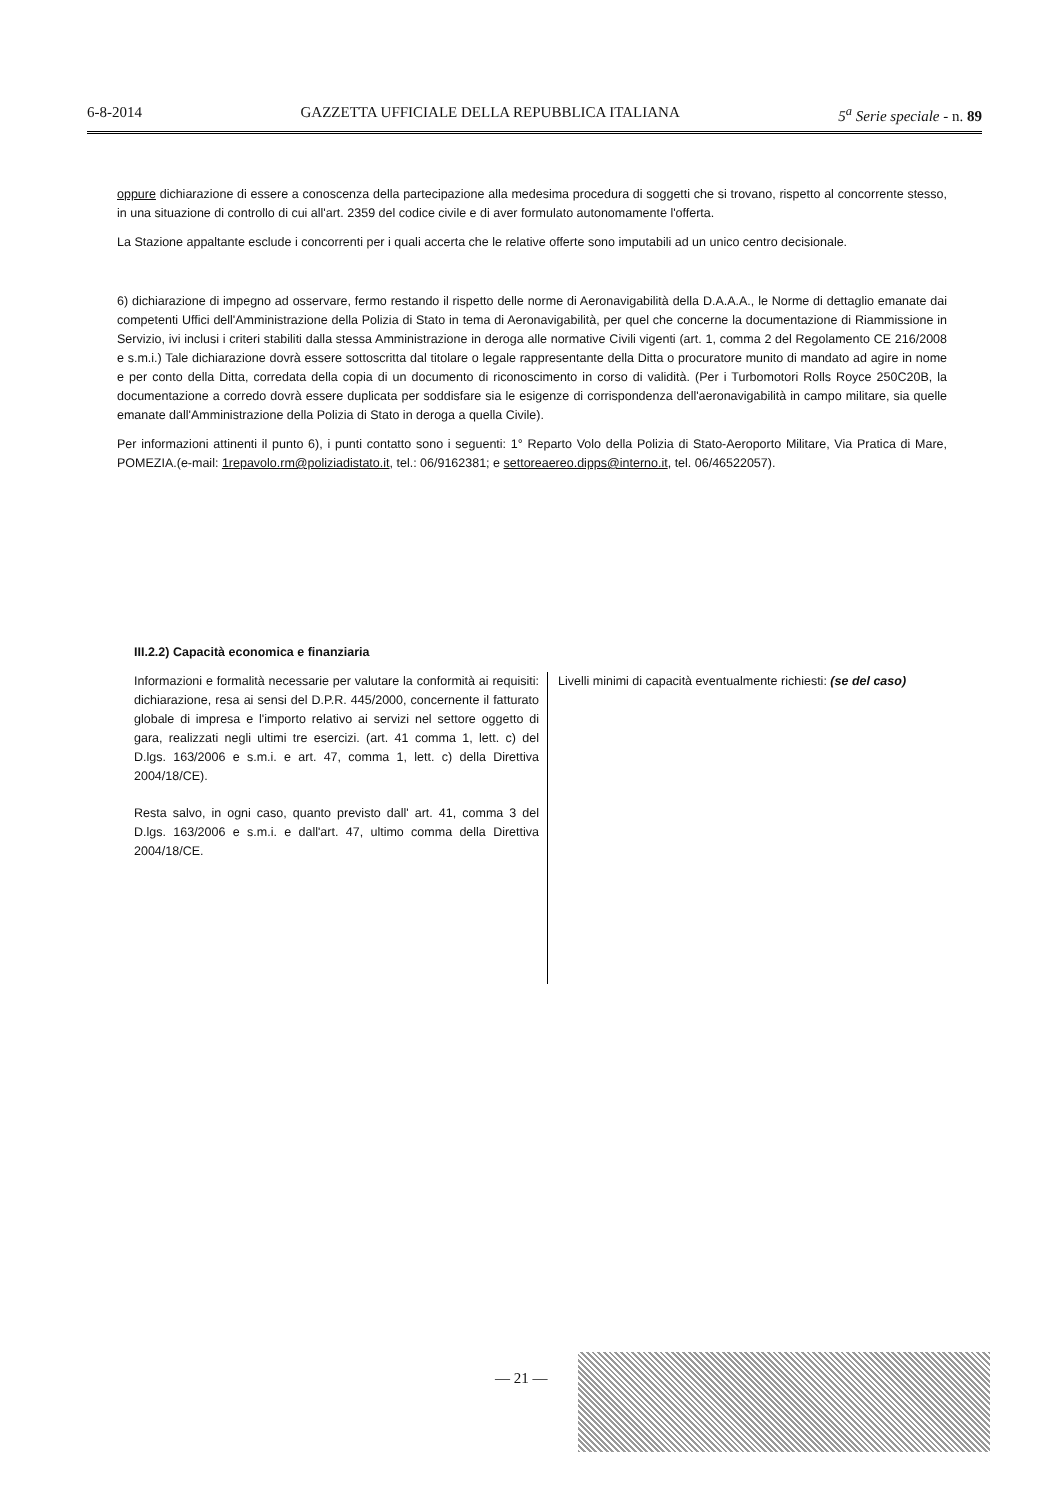6-8-2014 GAZZETTA UFFICIALE DELLA REPUBBLICA ITALIANA 5<sup>a</sup> Serie speciale - n. 89
oppure dichiarazione di essere a conoscenza della partecipazione alla medesima procedura di soggetti che si trovano, rispetto al concorrente stesso, in una situazione di controllo di cui all'art. 2359 del codice civile e di aver formulato autonomamente l'offerta.
La Stazione appaltante esclude i concorrenti per i quali accerta che le relative offerte sono imputabili ad un unico centro decisionale.
6) dichiarazione di impegno ad osservare, fermo restando il rispetto delle norme di Aeronavigabilità della D.A.A.A., le Norme di dettaglio emanate dai competenti Uffici dell'Amministrazione della Polizia di Stato in tema di Aeronavigabilità, per quel che concerne la documentazione di Riammissione in Servizio, ivi inclusi i criteri stabiliti dalla stessa Amministrazione in deroga alle normative Civili vigenti (art. 1, comma 2 del Regolamento CE 216/2008 e s.m.i.) Tale dichiarazione dovrà essere sottoscritta dal titolare o legale rappresentante della Ditta o procuratore munito di mandato ad agire in nome e per conto della Ditta, corredata della copia di un documento di riconoscimento in corso di validità. (Per i Turbomotori Rolls Royce 250C20B, la documentazione a corredo dovrà essere duplicata per soddisfare sia le esigenze di corrispondenza dell'aeronavigabilità in campo militare, sia quelle emanate dall'Amministrazione della Polizia di Stato in deroga a quella Civile).
Per informazioni attinenti il punto 6), i punti contatto sono i seguenti: 1° Reparto Volo della Polizia di Stato-Aeroporto Militare, Via Pratica di Mare, POMEZIA.(e-mail: 1repavolo.rm@poliziadistato.it, tel.: 06/9162381; e settoreaereo.dipps@interno.it, tel. 06/46522057).
III.2.2) Capacità economica e finanziaria
Informazioni e formalità necessarie per valutare la conformità ai requisiti: dichiarazione, resa ai sensi del D.P.R. 445/2000, concernente il fatturato globale di impresa e l'importo relativo ai servizi nel settore oggetto di gara, realizzati negli ultimi tre esercizi. (art. 41 comma 1, lett. c) del D.lgs. 163/2006 e s.m.i. e art. 47, comma 1, lett. c) della Direttiva 2004/18/CE).
Resta salvo, in ogni caso, quanto previsto dall' art. 41, comma 3 del D.lgs. 163/2006 e s.m.i. e dall'art. 47, ultimo comma della Direttiva 2004/18/CE.
Livelli minimi di capacità eventualmente richiesti: (se del caso)
— 21 —